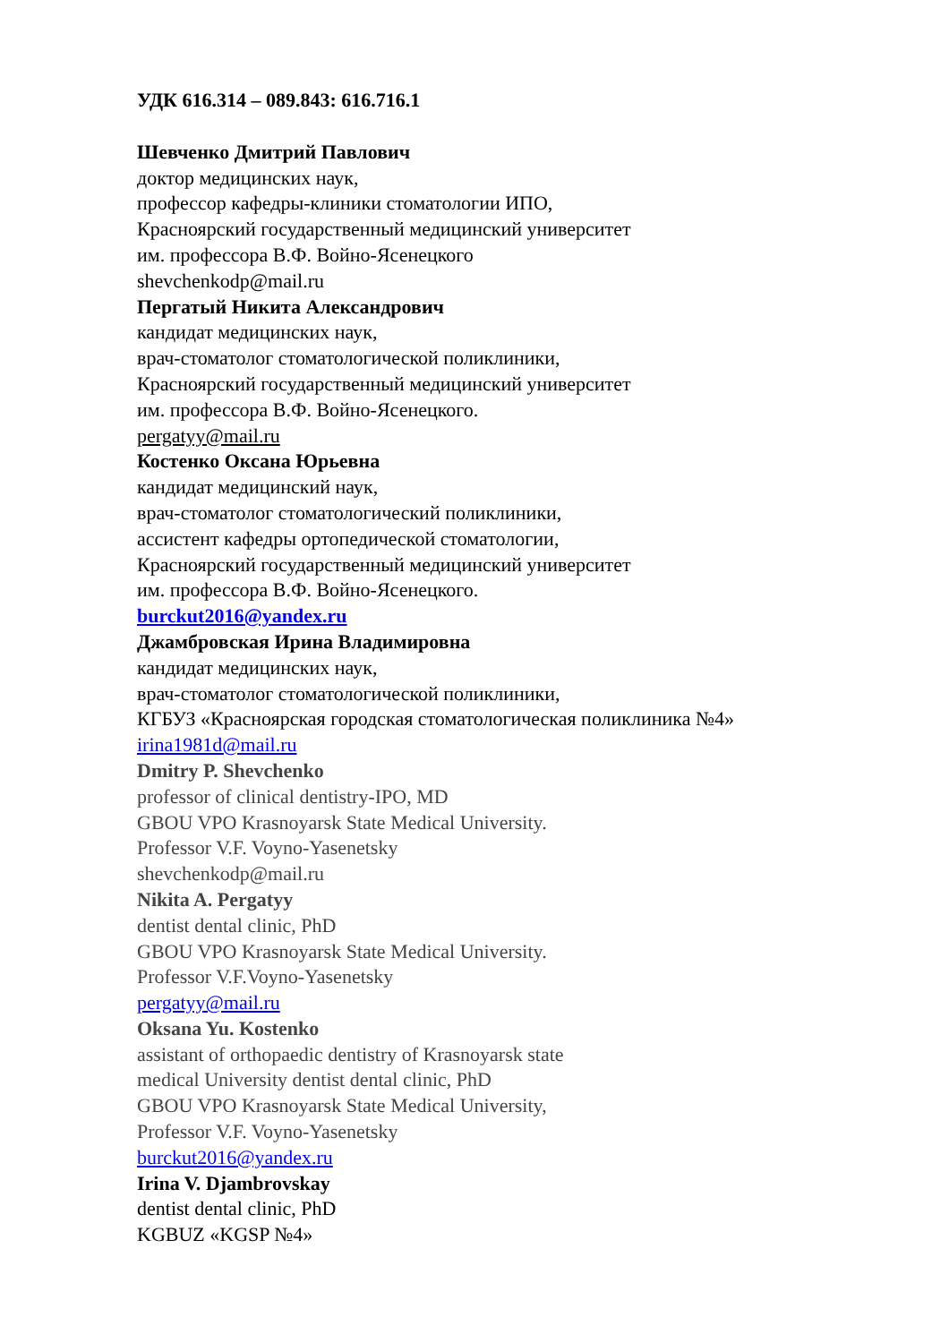УДК 616.314 – 089.843: 616.716.1
Шевченко Дмитрий Павлович
доктор медицинских наук,
профессор кафедры-клиники стоматологии ИПО,
Красноярский государственный медицинский университет
им. профессора В.Ф. Войно-Ясенецкого
shevchenkodp@mail.ru
Пергатый Никита Александрович
кандидат медицинских наук,
врач-стоматолог стоматологической поликлиники,
Красноярский государственный медицинский университет
им. профессора В.Ф. Войно-Ясенецкого.
pergatyy@mail.ru
Костенко Оксана Юрьевна
кандидат медицинский наук,
врач-стоматолог стоматологический поликлиники,
ассистент кафедры ортопедической стоматологии,
Красноярский государственный медицинский университет
им. профессора В.Ф. Войно-Ясенецкого.
burckut2016@yandex.ru
Джамбровская Ирина Владимировна
кандидат медицинских наук,
врач-стоматолог стоматологической поликлиники,
КГБУЗ «Красноярская городская стоматологическая поликлиника №4»
irina1981d@mail.ru
Dmitry P. Shevchenko
professor of clinical dentistry-IPO, MD
GBOU VPO Krasnoyarsk State Medical University.
Professor V.F. Voyno-Yasenetsky
shevchenkodp@mail.ru
Nikita A. Pergatyy
dentist dental clinic, PhD
GBOU VPO Krasnoyarsk State Medical University.
Professor V.F.Voyno-Yasenetsky
pergatyy@mail.ru
Oksana Yu. Kostenko
assistant of orthopaedic dentistry of Krasnoyarsk state
medical University dentist dental clinic, PhD
GBOU VPO Krasnoyarsk State Medical University,
Professor V.F. Voyno-Yasenetsky
burckut2016@yandex.ru
Irina V. Djambrovskay
dentist dental clinic, PhD
KGBUZ «KGSP №4»